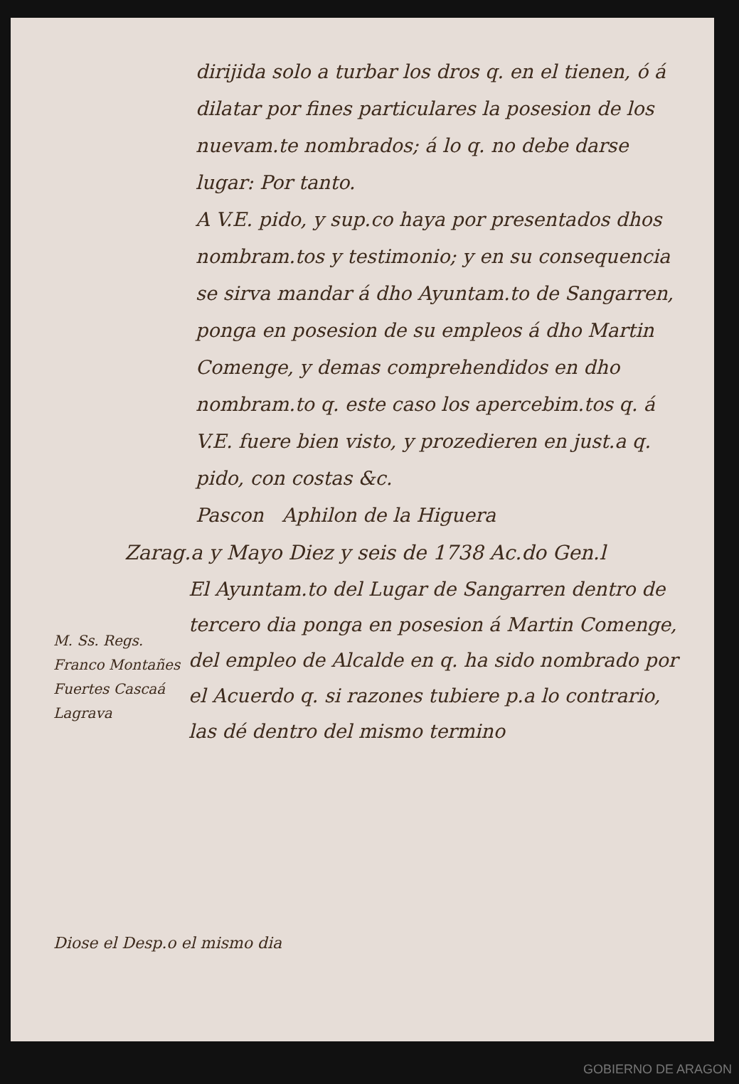dirijida solo a turbar los dros q. en el tienen, ó á dilatar por fines particulares la posesion de los nuevam.te nombrados; á lo q. no debe darse lugar: Por tanto.
A V.E. pido, y sup.co haya por presentados dhos nombram.tos y testimonio; y en su consequencia se sirva mandar á dho Ayuntam.to de Sangarren, ponga en posesion de su empleos á dho Martin Comenge, y demas comprehendidos en dho nombram.to q. este caso los apercebim.tos q. á V.E. fuere bien visto, y prozedieren en just.a q. pido, con costas &c.
Pascon Aphilon de la Higuera
Zarag.a y Mayo Diez y seis de 1738 Ac.do Gen.l
M. Ss. Regs. Franco Montañes Fuertes Cascaá Lagrava
El Ayuntam.to del Lugar de Sangarren dentro de tercero dia ponga en posesion á Martin Comenge, del empleo de Alcalde en q. ha sido nombrado por el Acuerdo q. si razones tubiere p.a lo contrario, las dé dentro del mismo termino
Diose el Desp.o el mismo dia
GOBIERNO DE ARAGON